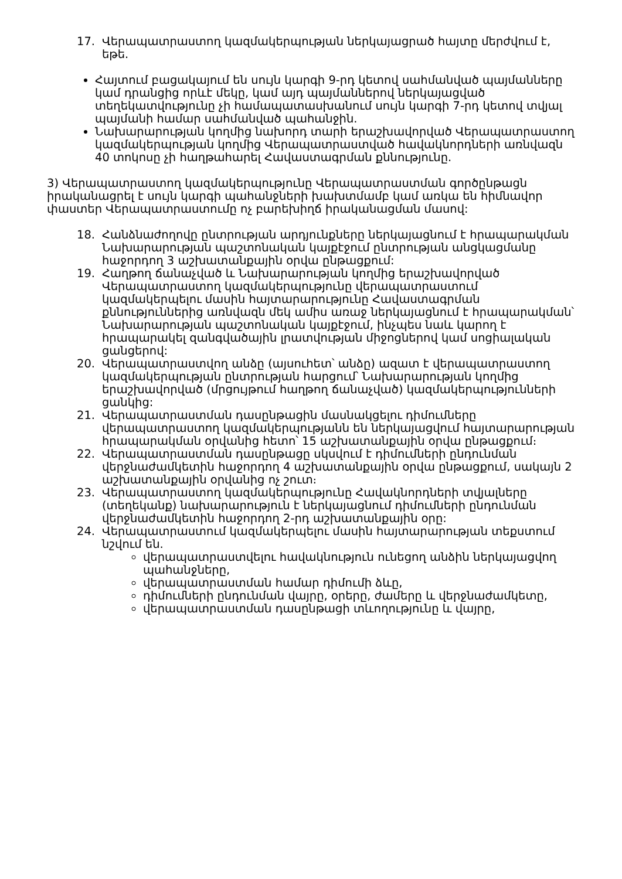17. Վերապատրաստող կազմակերպության ներկայացրած հայտը մերժվում է, եթե.
Հայտում բացակայում են սույն կարգի 9-րդ կետով սահմանված պայմանները կամ դրանցից որևէ մեկը, կամ այդ պայմաններով ներկայացված տեղեկատվությունը չի համապատասխանում սույն կարգի 7-րդ կետով տվյալ պայմանի համար սահմանված պահանջին.
Նախարարության կողմից նախորդ տարի երաշխավորված Վերապատրաստող կազմակերպության կողմից Վերապատրաստված հավակնորդների առնվազն 40 տոկոսը չի հաղթահարել Հավաստագրման քննությունը.
3) Վերապատրաստող կազմակերպությունը Վերապատրաստման գործընթացն իրականացրել է սույն կարգի պահանջների խախտմամբ կամ առկա են հիմնավոր փաստեր Վերապատրաստումը ոչ բարեխիղճ իրականացման մասով:
18. Հանձնաժողովը ընտրության արդյունքները ներկայացնում է հրապարակման Նախարարության պաշտոնական կայքէջում ընտրության անցկացմանը հաջորդող 3 աշխատանքային օրվա ընթացքում:
19. Հաղթող ճանաչված և Նախարարության կողմից երաշխավորված Վերապատրաստող կազմակերպությունը վերապատրաստում կազմակերպելու մասին հայտարարությունը Հավաստագրման քննություններից առնվազն մեկ ամիս առաջ ներկայացնում է հրապարակման՝ Նախարարության պաշտոնական կայքէջում, ինչպես նաև կարող է հրապարակել զանգվածային լրատվության միջոցներով կամ սոցիալական ցանցերով:
20. Վերապատրաստվող անձը (այսուհետ՝ անձը) ազատ է վերապատրաստող կազմակերպության ընտրության հարցում՝ Նախարարության կողմից երաշխավորված (մրցույթում հաղթող ճանաչված) կազմակերպությունների ցանկից:
21. Վերապատրաստման դասընթացին մասնակցելու դիմումները վերապատրաստող կազմակերպությանն են ներկայացվում հայտարարության հրապարակման օրվանից հետո՝ 15 աշխատանքային օրվա ընթացքում։
22. Վերապատրաստման դասընթացը սկսվում է դիմումների ընդունման վերջնաժամկետին հաջորդող 4 աշխատանքային օրվա ընթացքում, սակայն 2 աշխատանքային օրվանից ոչ շուտ։
23. Վերապատրաստող կազմակերպությունը Հավակնորդների տվյալները (տեղեկանք) նախարարություն է ներկայացնում դիմումների ընդունման վերջնաժամկետին հաջորդող 2-րդ աշխատանքային օրը:
24. Վերապատրաստում կազմակերպելու մասին հայտարարության տեքստում նշվում են.
վերապատրաստվելու հավակնություն ունեցող անձին ներկայացվող պահանջները,
վերապատրաստման համար դիմումի ձևը,
դիմումների ընդունման վայրը, օրերը, ժամերը և վերջնաժամկետը,
վերապատրաստման դասընթացի տևողությունը և վայրը,